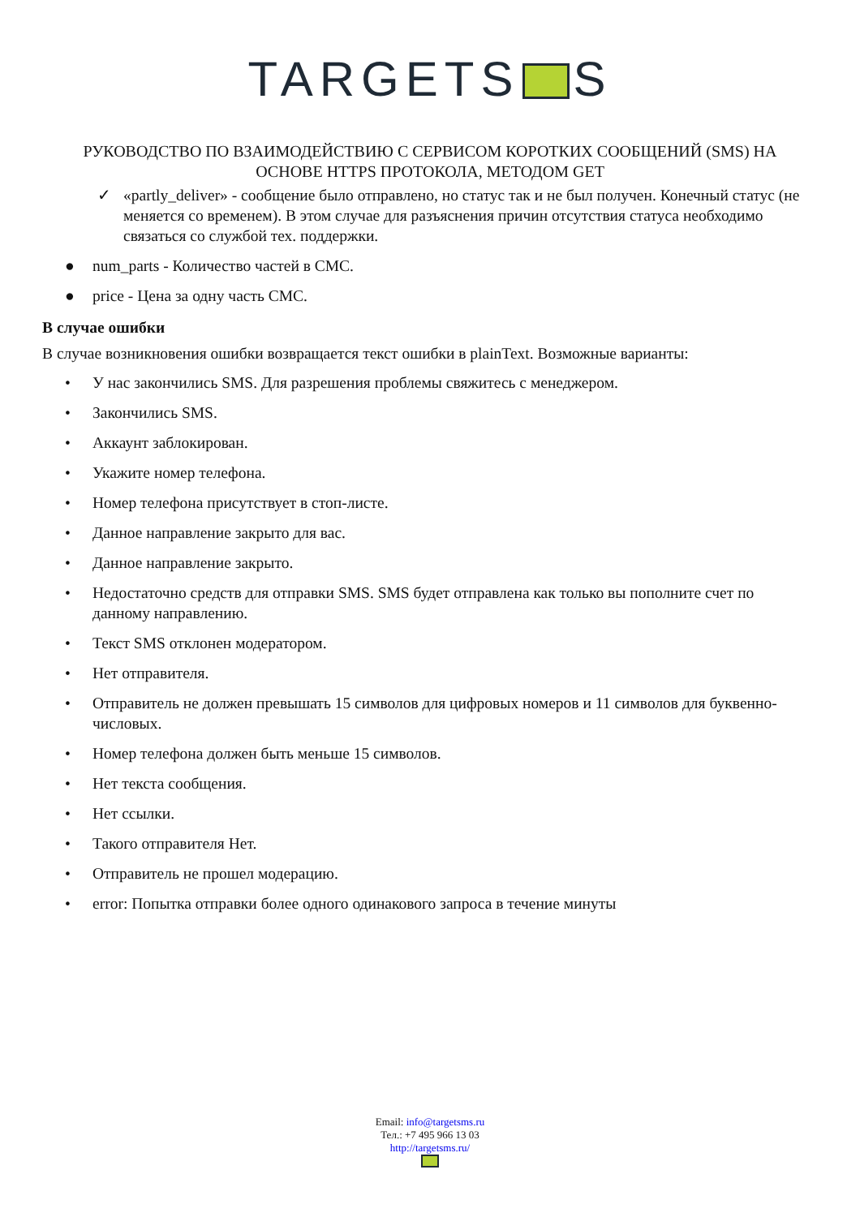TARGETS S
РУКОВОДСТВО ПО ВЗАИМОДЕЙСТВИЮ С СЕРВИСОМ КОРОТКИХ СООБЩЕНИЙ (SMS) НА ОСНОВЕ HTTPS ПРОТОКОЛА, МЕТОДОМ GET
✓ «partly_deliver» - сообщение было отправлено, но статус так и не был получен. Конечный статус (не меняется со временем). В этом случае для разъяснения причин отсутствия статуса необходимо связаться со службой тех. поддержки.
● num_parts - Количество частей в СМС.
● price - Цена за одну часть СМС.
В случае ошибки
В случае возникновения ошибки возвращается текст ошибки в plainText. Возможные варианты:
• У нас закончились SMS. Для разрешения проблемы свяжитесь с менеджером.
• Закончились SMS.
• Аккаунт заблокирован.
• Укажите номер телефона.
• Номер телефона присутствует в стоп-листе.
• Данное направление закрыто для вас.
• Данное направление закрыто.
• Недостаточно средств для отправки SMS. SMS будет отправлена как только вы пополните счет по данному направлению.
• Текст SMS отклонен модератором.
• Нет отправителя.
• Отправитель не должен превышать 15 символов для цифровых номеров и 11 символов для буквенно-числовых.
• Номер телефона должен быть меньше 15 символов.
• Нет текста сообщения.
• Нет ссылки.
• Такого отправителя Нет.
• Отправитель не прошел модерацию.
• error: Попытка отправки более одного одинакового запроса в течение минуты
Email: info@targetsms.ru
Тел.: +7 495 966 13 03
http://targetsms.ru/